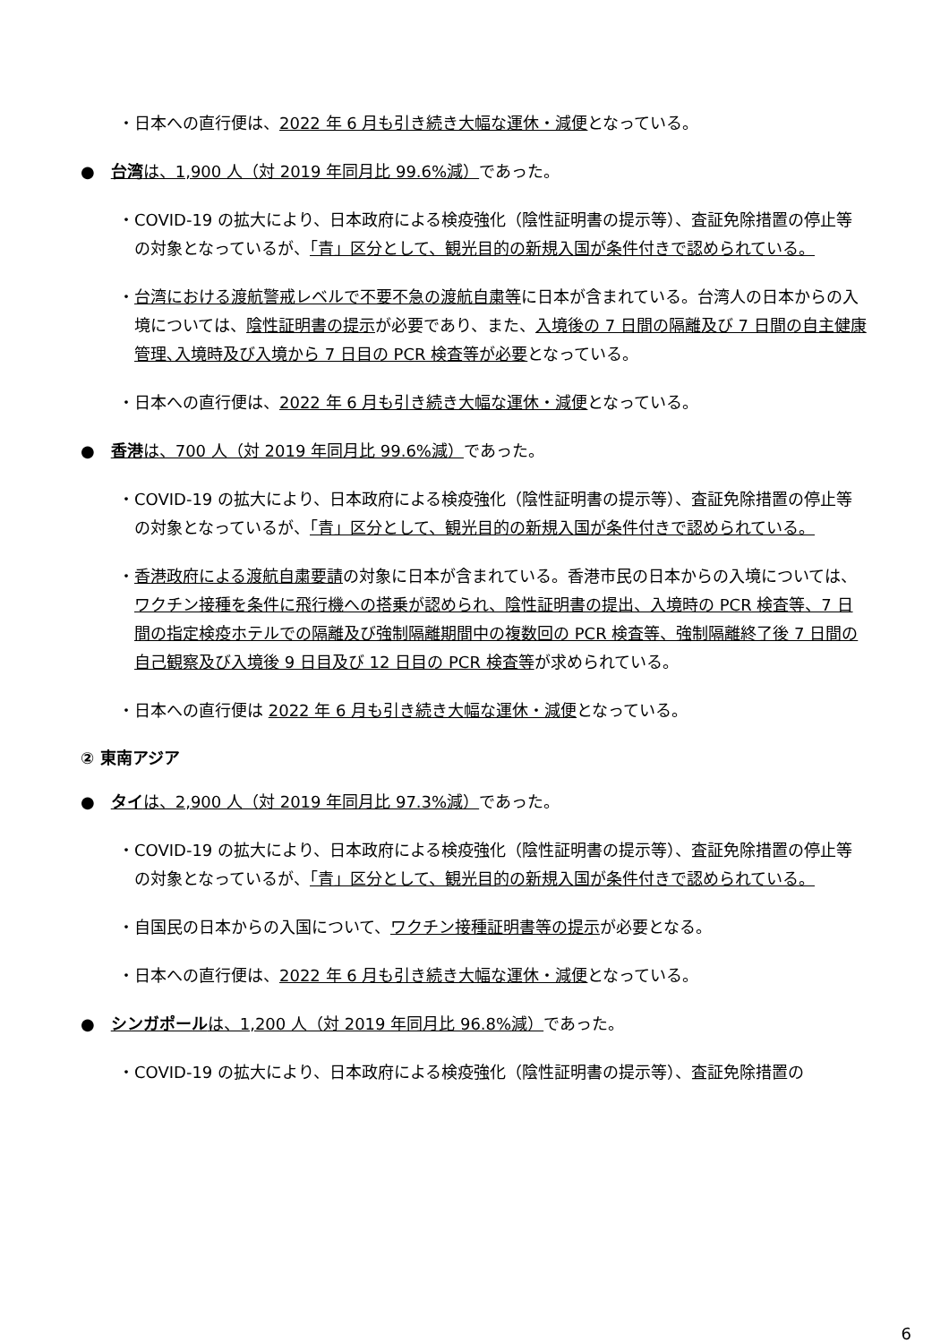・日本への直行便は、2022 年 6 月も引き続き大幅な運休・減便となっている。
●　台湾は、1,900 人（対 2019 年同月比 99.6%減）であった。
・COVID-19 の拡大により、日本政府による検疫強化（陰性証明書の提示等）、査証免除措置の停止等の対象となっているが、「青」区分として、観光目的の新規入国が条件付きで認められている。
・台湾における渡航警戒レベルで不要不急の渡航自粛等に日本が含まれている。台湾人の日本からの入境については、陰性証明書の提示が必要であり、また、入境後の 7 日間の隔離及び 7 日間の自主健康管理､入境時及び入境から 7 日目の PCR 検査等が必要となっている。
・日本への直行便は、2022 年 6 月も引き続き大幅な運休・減便となっている。
●　香港は、700 人（対 2019 年同月比 99.6%減）であった。
・COVID-19 の拡大により、日本政府による検疫強化（陰性証明書の提示等）、査証免除措置の停止等の対象となっているが、「青」区分として、観光目的の新規入国が条件付きで認められている。
・香港政府による渡航自粛要請の対象に日本が含まれている。香港市民の日本からの入境については、ワクチン接種を条件に飛行機への搭乗が認められ、陰性証明書の提出、入境時の PCR 検査等、7 日間の指定検疫ホテルでの隔離及び強制隔離期間中の複数回の PCR 検査等、強制隔離終了後 7 日間の自己観察及び入境後 9 日目及び 12 日目の PCR 検査等が求められている。
・日本への直行便は 2022 年 6 月も引き続き大幅な運休・減便となっている。
② 東南アジア
●　タイは、2,900 人（対 2019 年同月比 97.3%減）であった。
・COVID-19 の拡大により、日本政府による検疫強化（陰性証明書の提示等）、査証免除措置の停止等の対象となっているが、「青」区分として、観光目的の新規入国が条件付きで認められている。
・自国民の日本からの入国について、ワクチン接種証明書等の提示が必要となる。
・日本への直行便は、2022 年 6 月も引き続き大幅な運休・減便となっている。
●　シンガポールは、1,200 人（対 2019 年同月比 96.8%減）であった。
・COVID-19 の拡大により、日本政府による検疫強化（陰性証明書の提示等）、査証免除措置の
6